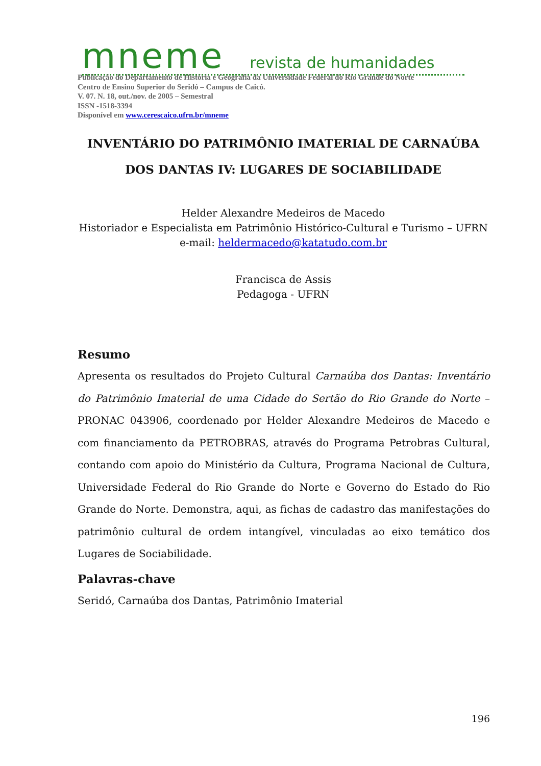mneme revista de humanidades
Publicação do Departamento de História e Geografia da Universidade Federal do Rio Grande do Norte
Centro de Ensino Superior do Seridó – Campus de Caicó.
V. 07. N. 18, out./nov. de 2005 – Semestral
ISSN -1518-3394
Disponível em www.cerescaico.ufrn.br/mneme
INVENTÁRIO DO PATRIMÔNIO IMATERIAL DE CARNAÚBA
DOS DANTAS IV: LUGARES DE SOCIABILIDADE
Helder Alexandre Medeiros de Macedo
Historiador e Especialista em Patrimônio Histórico-Cultural e Turismo – UFRN
e-mail: heldermacedo@katatudo.com.br
Francisca de Assis
Pedagoga - UFRN
Resumo
Apresenta os resultados do Projeto Cultural Carnaúba dos Dantas: Inventário do Patrimônio Imaterial de uma Cidade do Sertão do Rio Grande do Norte – PRONAC 043906, coordenado por Helder Alexandre Medeiros de Macedo e com financiamento da PETROBRAS, através do Programa Petrobras Cultural, contando com apoio do Ministério da Cultura, Programa Nacional de Cultura, Universidade Federal do Rio Grande do Norte e Governo do Estado do Rio Grande do Norte. Demonstra, aqui, as fichas de cadastro das manifestações do patrimônio cultural de ordem intangível, vinculadas ao eixo temático dos Lugares de Sociabilidade.
Palavras-chave
Seridó, Carnaúba dos Dantas, Patrimônio Imaterial
196